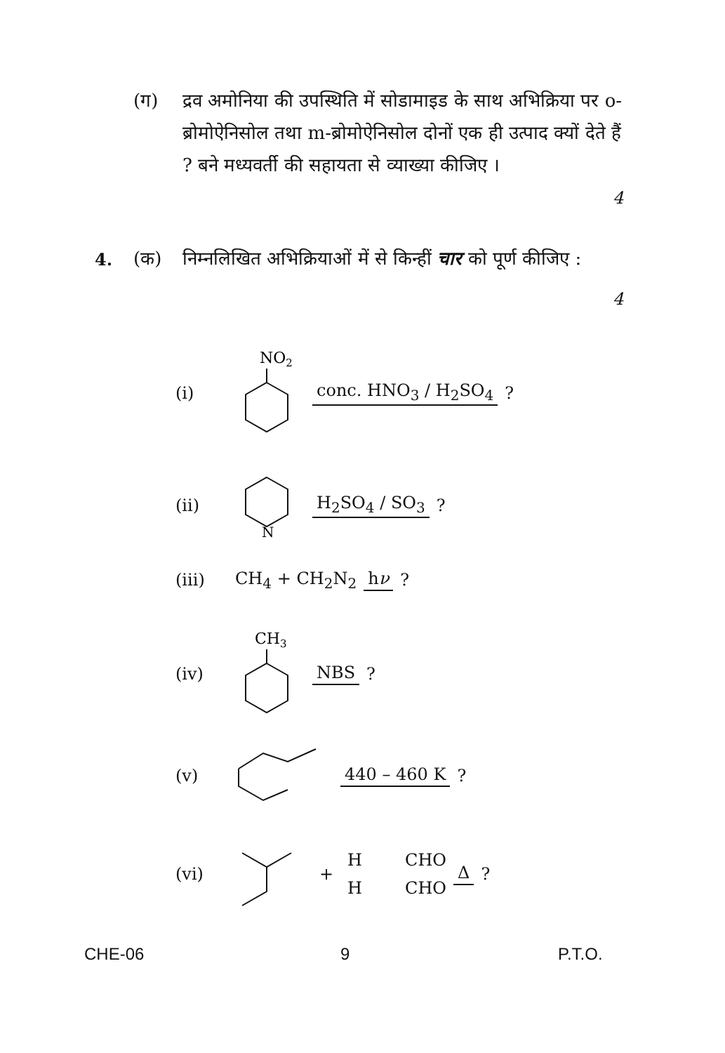(ग) द्रव अमोनिया की उपस्थिति में सोडामाइड के साथ अभिक्रिया पर o-ब्रोमोऐनिसोल तथा m-ब्रोमोऐनिसोल दोनों एक ही उत्पाद क्यों देते हैं ? बने मध्यवर्ती की सहायता से व्याख्या कीजिए ।
4
4.
(क) निम्नलिखित अभिक्रियाओं में से किन्हीं चार को पूर्ण कीजिए :
4
(i)
NO2
conc. HNO<sub>3</sub> / H<sub>2</sub>SO<sub>4</sub>
?
(ii)
N
H<sub>2</sub>SO<sub>4</sub> / SO<sub>3</sub>
?
(iii) CH<sub>4</sub> + CH<sub>2</sub>N<sub>2</sub> hν
?
(iv)
CH3
NBS
?
(v) 440 – 460 K
?
(vi) +
H CHO
H CHO
Δ
?
CHE-06 9 P.T.O.